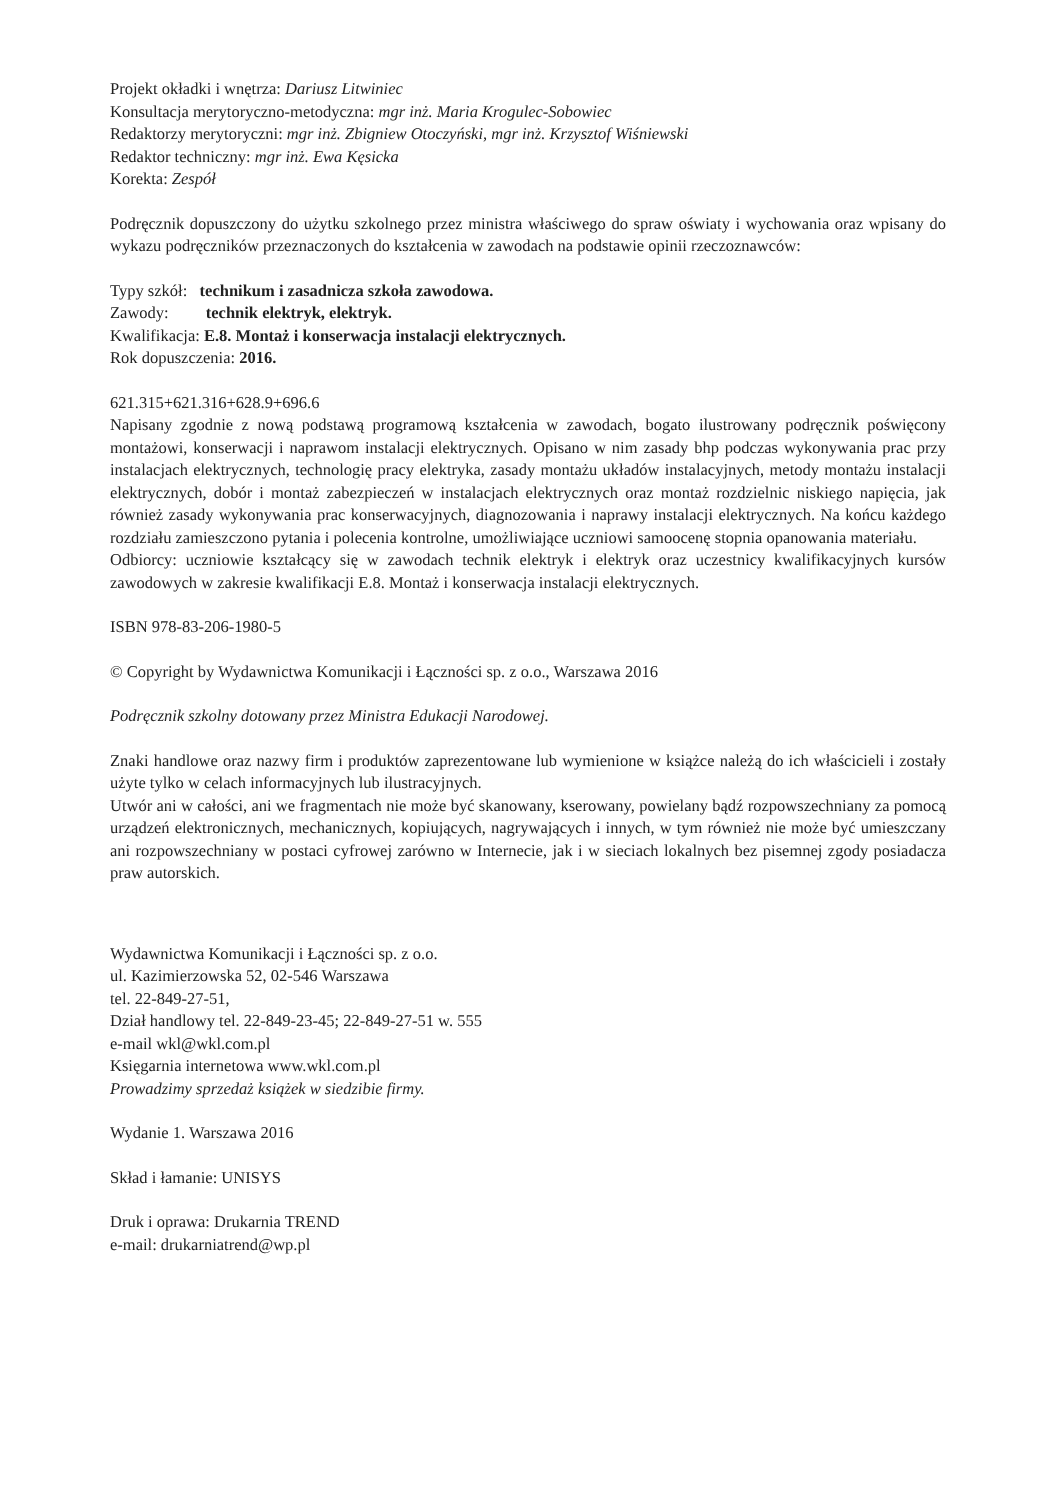Projekt okładki i wnętrza: Dariusz Litwiniec
Konsultacja merytoryczno-metodyczna: mgr inż. Maria Krogulec-Sobowiec
Redaktorzy merytoryczni: mgr inż. Zbigniew Otoczyński, mgr inż. Krzysztof Wiśniewski
Redaktor techniczny: mgr inż. Ewa Kęsicka
Korekta: Zespół
Podręcznik dopuszczony do użytku szkolnego przez ministra właściwego do spraw oświaty i wychowania oraz wpisany do wykazu podręczników przeznaczonych do kształcenia w zawodach na podstawie opinii rzeczoznawców:
Typy szkół: technikum i zasadnicza szkoła zawodowa.
Zawody: technik elektryk, elektryk.
Kwalifikacja: E.8. Montaż i konserwacja instalacji elektrycznych.
Rok dopuszczenia: 2016.
621.315+621.316+628.9+696.6
Napisany zgodnie z nową podstawą programową kształcenia w zawodach, bogato ilustrowany podręcznik poświęcony montażowi, konserwacji i naprawom instalacji elektrycznych. Opisano w nim zasady bhp podczas wykonywania prac przy instalacjach elektrycznych, technologię pracy elektryka, zasady montażu układów instalacyjnych, metody montażu instalacji elektrycznych, dobór i montaż zabezpieczeń w instalacjach elektrycznych oraz montaż rozdzielnic niskiego napięcia, jak również zasady wykonywania prac konserwacyjnych, diagnozowania i naprawy instalacji elektrycznych. Na końcu każdego rozdziału zamieszczono pytania i polecenia kontrolne, umożliwiające uczniowi samoocenę stopnia opanowania materiału.
Odbiorcy: uczniowie kształcący się w zawodach technik elektryk i elektryk oraz uczestnicy kwalifikacyjnych kursów zawodowych w zakresie kwalifikacji E.8. Montaż i konserwacja instalacji elektrycznych.
ISBN 978-83-206-1980-5
© Copyright by Wydawnictwa Komunikacji i Łączności sp. z o.o., Warszawa 2016
Podręcznik szkolny dotowany przez Ministra Edukacji Narodowej.
Znaki handlowe oraz nazwy firm i produktów zaprezentowane lub wymienione w książce należą do ich właścicieli i zostały użyte tylko w celach informacyjnych lub ilustracyjnych.
Utwór ani w całości, ani we fragmentach nie może być skanowany, kserowany, powielany bądź rozpowszechniany za pomocą urządzeń elektronicznych, mechanicznych, kopiujących, nagrywających i innych, w tym również nie może być umieszczany ani rozpowszechniany w postaci cyfrowej zarówno w Internecie, jak i w sieciach lokalnych bez pisemnej zgody posiadacza praw autorskich.
Wydawnictwa Komunikacji i Łączności sp. z o.o.
ul. Kazimierzowska 52, 02-546 Warszawa
tel. 22-849-27-51,
Dział handlowy tel. 22-849-23-45; 22-849-27-51 w. 555
e-mail wkl@wkl.com.pl
Księgarnia internetowa www.wkl.com.pl
Prowadzimy sprzedaż książek w siedzibie firmy.
Wydanie 1. Warszawa 2016
Skład i łamanie: UNISYS
Druk i oprawa: Drukarnia TREND
e-mail: drukarniatrend@wp.pl